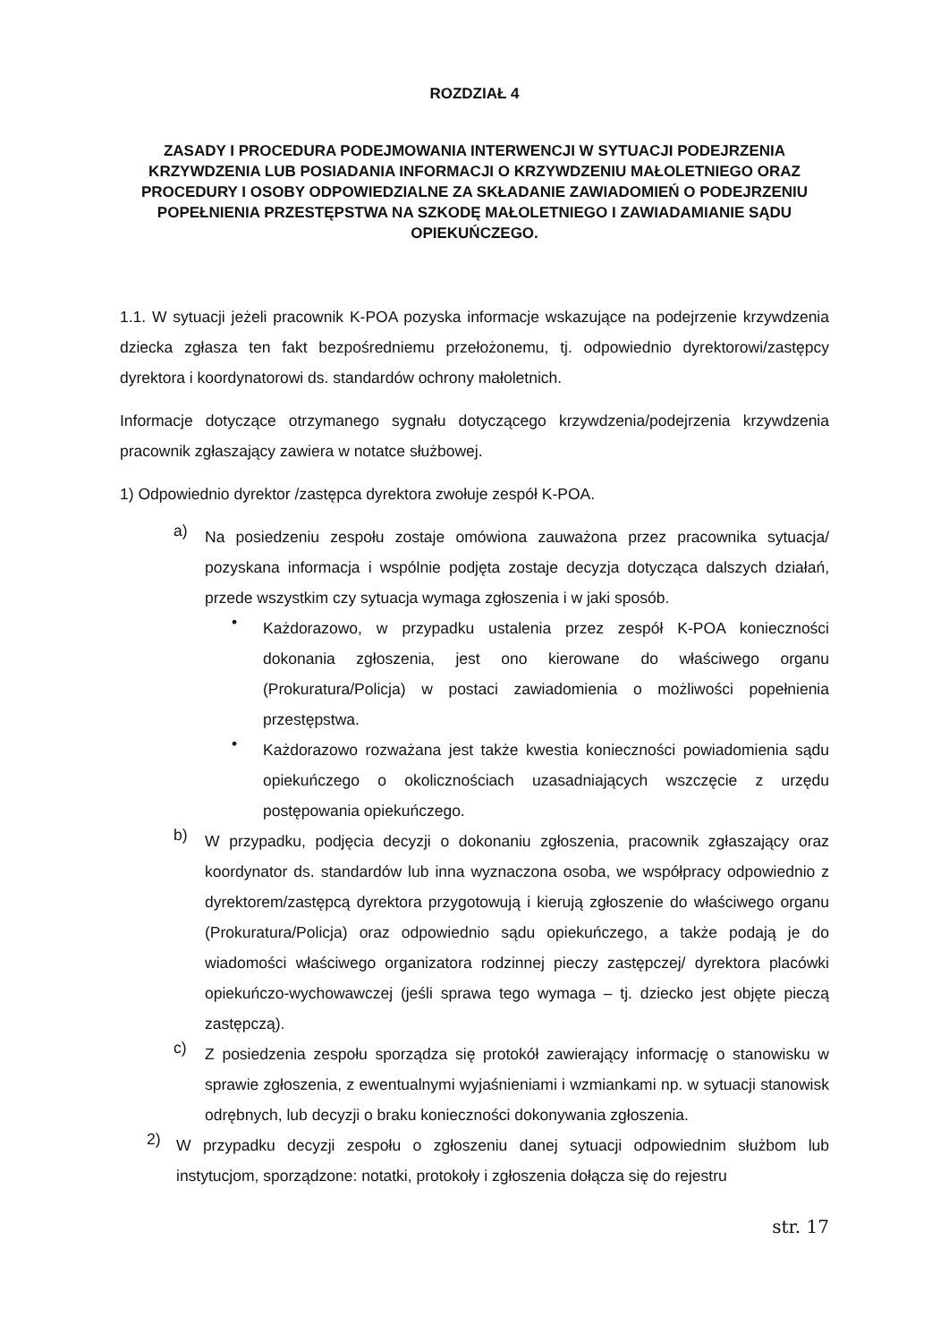ROZDZIAŁ 4
ZASADY I PROCEDURA PODEJMOWANIA INTERWENCJI W SYTUACJI PODEJRZENIA KRZYWDZENIA LUB POSIADANIA INFORMACJI O KRZYWDZENIU MAŁOLETNIEGO ORAZ PROCEDURY I OSOBY ODPOWIEDZIALNE ZA SKŁADANIE ZAWIADOMIEŃ O PODEJRZENIU POPEŁNIENIA PRZESTĘPSTWA NA SZKODĘ MAŁOLETNIEGO I ZAWIADAMIANIE SĄDU OPIEKUŃCZEGO.
1.1. W sytuacji jeżeli pracownik K-POA pozyska informacje wskazujące na podejrzenie krzywdzenia dziecka zgłasza ten fakt bezpośredniemu przełożonemu, tj. odpowiednio dyrektorowi/zastępcy dyrektora i koordynatorowi ds. standardów ochrony małoletnich.
Informacje dotyczące otrzymanego sygnału dotyczącego krzywdzenia/podejrzenia krzywdzenia pracownik zgłaszający zawiera w notatce służbowej.
1) Odpowiednio dyrektor /zastępca dyrektora zwołuje zespół K-POA.
a)
Na posiedzeniu zespołu zostaje omówiona zauważona przez pracownika sytuacja/ pozyskana informacja i wspólnie podjęta zostaje decyzja dotycząca dalszych działań, przede wszystkim czy sytuacja wymaga zgłoszenia i w jaki sposób.
•
Każdorazowo, w przypadku ustalenia przez zespół K-POA konieczności dokonania zgłoszenia, jest ono kierowane do właściwego organu (Prokuratura/Policja) w postaci zawiadomienia o możliwości popełnienia przestępstwa.
•
Każdorazowo rozważana jest także kwestia konieczności powiadomienia sądu opiekuńczego o okolicznościach uzasadniających wszczęcie z urzędu postępowania opiekuńczego.
b)
W przypadku, podjęcia decyzji o dokonaniu zgłoszenia, pracownik zgłaszający oraz koordynator ds. standardów lub inna wyznaczona osoba, we współpracy odpowiednio z dyrektorem/zastępcą dyrektora przygotowują i kierują zgłoszenie do właściwego organu (Prokuratura/Policja) oraz odpowiednio sądu opiekuńczego, a także podają je do wiadomości właściwego organizatora rodzinnej pieczy zastępczej/ dyrektora placówki opiekuńczo-wychowawczej (jeśli sprawa tego wymaga – tj. dziecko jest objęte pieczą zastępczą).
c)
Z posiedzenia zespołu sporządza się protokół zawierający informację o stanowisku w sprawie zgłoszenia, z ewentualnymi wyjaśnieniami i wzmiankami np. w sytuacji stanowisk odrębnych, lub decyzji o braku konieczności dokonywania zgłoszenia.
2)
W przypadku decyzji zespołu o zgłoszeniu danej sytuacji odpowiednim służbom lub instytucjom, sporządzone: notatki, protokoły i zgłoszenia dołącza się do rejestru
str. 17